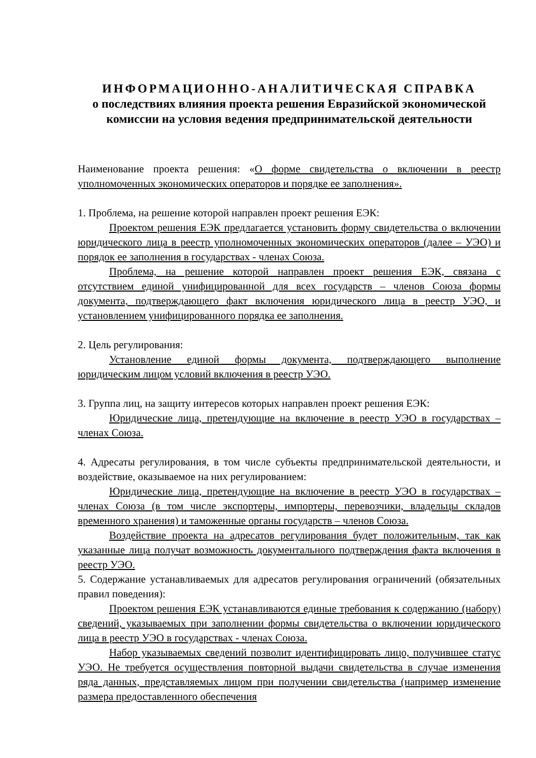ИНФОРМАЦИОННО-АНАЛИТИЧЕСКАЯ СПРАВКА
о последствиях влияния проекта решения Евразийской экономической комиссии на условия ведения предпринимательской деятельности
Наименование проекта решения: «О форме свидетельства о включении в реестр уполномоченных экономических операторов и порядке ее заполнения».
1. Проблема, на решение которой направлен проект решения ЕЭК:
Проектом решения ЕЭК предлагается установить форму свидетельства о включении юридического лица в реестр уполномоченных экономических операторов (далее – УЭО) и порядок ее заполнения в государствах - членах Союза.
Проблема, на решение которой направлен проект решения ЕЭК, связана с отсутствием единой унифицированной для всех государств – членов Союза формы документа, подтверждающего факт включения юридического лица в реестр УЭО, и установлением унифицированного порядка ее заполнения.
2. Цель регулирования:
Установление единой формы документа, подтверждающего выполнение юридическим лицом условий включения в реестр УЭО.
3. Группа лиц, на защиту интересов которых направлен проект решения ЕЭК:
Юридические лица, претендующие на включение в реестр УЭО в государствах – членах Союза.
4. Адресаты регулирования, в том числе субъекты предпринимательской деятельности, и воздействие, оказываемое на них регулированием:
Юридические лица, претендующие на включение в реестр УЭО в государствах – членах Союза (в том числе экспортеры, импортеры, перевозчики, владельцы складов временного хранения) и таможенные органы государств – членов Союза.
Воздействие проекта на адресатов регулирования будет положительным, так как указанные лица получат возможность документального подтверждения факта включения в реестр УЭО.
5. Содержание устанавливаемых для адресатов регулирования ограничений (обязательных правил поведения):
Проектом решения ЕЭК устанавливаются единые требования к содержанию (набору) сведений, указываемых при заполнении формы свидетельства о включении юридического лица в реестр УЭО в государствах - членах Союза.
Набор указываемых сведений позволит идентифицировать лицо, получившее статус УЭО. Не требуется осуществления повторной выдачи свидетельства в случае изменения ряда данных, представляемых лицом при получении свидетельства (например изменение размера предоставленного обеспечения